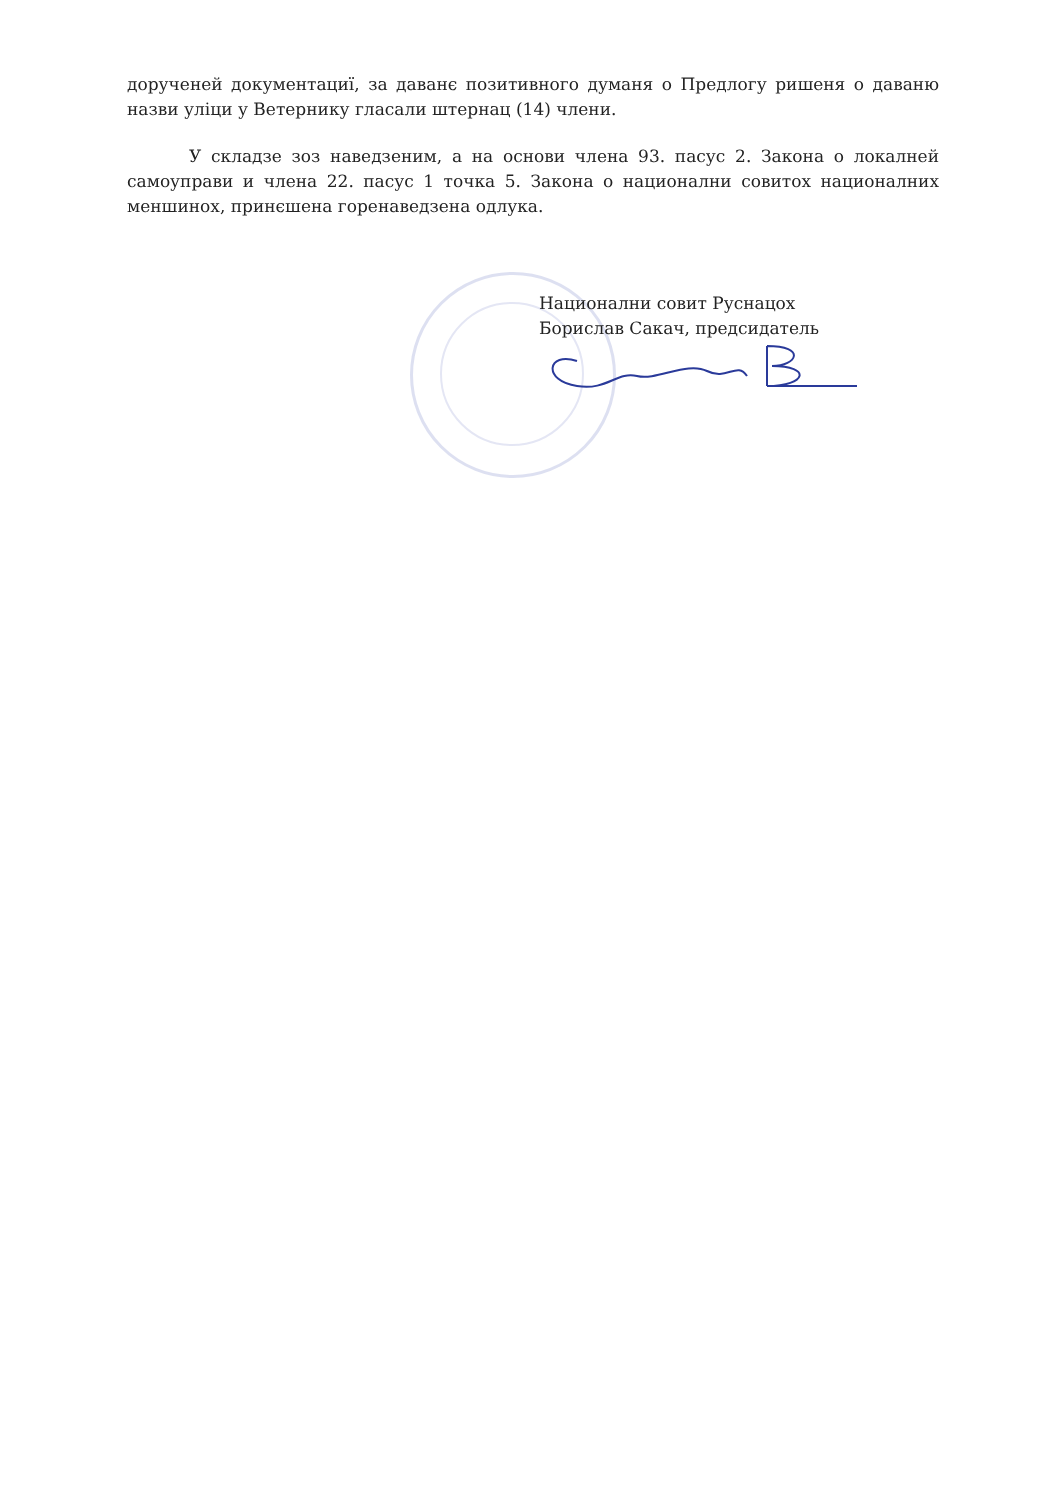дорученей документациї, за даванє позитивного думаня о Предлогу ришеня о даваню назви уліци у Ветернику гласали штернац (14) члени.
У складзе зоз наведзеним, а на основи члена 93. пасус 2. Закона о локалней самоуправи и члена 22. пасус 1 точка 5. Закона о национални совитох националних меншинох, принєшена горенаведзена одлука.
Национални совит Руснацох
Борислав Сакач, предсидатель